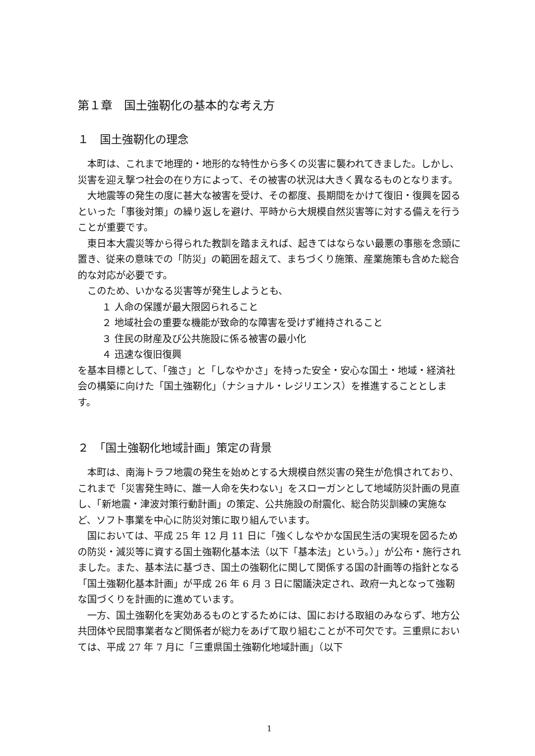第１章　国土強靭化の基本的な考え方
１　国土強靭化の理念
本町は、これまで地理的・地形的な特性から多くの災害に襲われてきました。しかし、災害を迎え撃つ社会の在り方によって、その被害の状況は大きく異なるものとなります。
大地震等の発生の度に甚大な被害を受け、その都度、長期間をかけて復旧・復興を図るといった「事後対策」の繰り返しを避け、平時から大規模自然災害等に対する備えを行うことが重要です。
東日本大震災等から得られた教訓を踏まえれば、起きてはならない最悪の事態を念頭に置き、従来の意味での「防災」の範囲を超えて、まちづくり施策、産業施策も含めた総合的な対応が必要です。
このため、いかなる災害等が発生しようとも、
１ 人命の保護が最大限図られること
２ 地域社会の重要な機能が致命的な障害を受けず維持されること
３ 住民の財産及び公共施設に係る被害の最小化
４ 迅速な復旧復興
を基本目標として、「強さ」と「しなやかさ」を持った安全・安心な国土・地域・経済社会の構築に向けた「国土強靭化」（ナショナル・レジリエンス）を推進することとします。
２　「国土強靭化地域計画」策定の背景
本町は、南海トラフ地震の発生を始めとする大規模自然災害の発生が危惧されており、これまで「災害発生時に、誰一人命を失わない」をスローガンとして地域防災計画の見直し、「新地震・津波対策行動計画」の策定、公共施設の耐震化、総合防災訓練の実施など、ソフト事業を中心に防災対策に取り組んでいます。
国においては、平成 25 年 12 月 11 日に「強くしなやかな国民生活の実現を図るための防災・減災等に資する国土強靭化基本法（以下「基本法」という。）」が公布・施行されました。また、基本法に基づき、国土の強靭化に関して関係する国の計画等の指針となる「国土強靭化基本計画」が平成 26 年 6 月 3 日に閣議決定され、政府一丸となって強靭な国づくりを計画的に進めています。
一方、国土強靭化を実効あるものとするためには、国における取組のみならず、地方公共団体や民間事業者など関係者が総力をあげて取り組むことが不可欠です。三重県においては、平成 27 年 7 月に「三重県国土強靭化地域計画」（以下
1